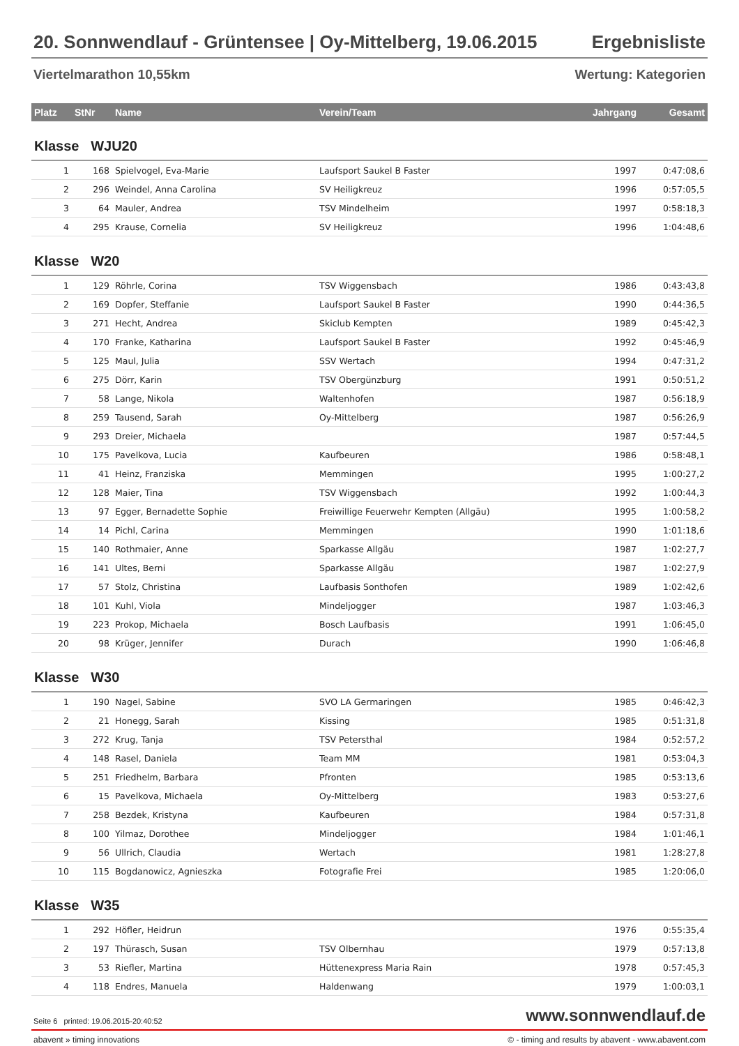20. Sonnwendlauf - Grüntensee | Oy-Mittelberg, 19.06.2015 Ergebnisliste
Viertelmarathon 10,55km Wertung: Kategorien
| Platz | StNr | Name | Verein/Team | Jahrgang | Gesamt |
| --- | --- | --- | --- | --- | --- |
| Klasse WJU20 | | | | | |
| 1 | 168 | Spielvogel, Eva-Marie | Laufsport Saukel B Faster | 1997 | 0:47:08,6 |
| 2 | 296 | Weindel, Anna Carolina | SV Heiligkreuz | 1996 | 0:57:05,5 |
| 3 | 64 | Mauler, Andrea | TSV Mindelheim | 1997 | 0:58:18,3 |
| 4 | 295 | Krause, Cornelia | SV Heiligkreuz | 1996 | 1:04:48,6 |
| Klasse W20 | | | | | |
| 1 | 129 | Röhrle, Corina | TSV Wiggensbach | 1986 | 0:43:43,8 |
| 2 | 169 | Dopfer, Steffanie | Laufsport Saukel B Faster | 1990 | 0:44:36,5 |
| 3 | 271 | Hecht, Andrea | Skiclub Kempten | 1989 | 0:45:42,3 |
| 4 | 170 | Franke, Katharina | Laufsport Saukel B Faster | 1992 | 0:45:46,9 |
| 5 | 125 | Maul, Julia | SSV Wertach | 1994 | 0:47:31,2 |
| 6 | 275 | Dörr, Karin | TSV Obergünzburg | 1991 | 0:50:51,2 |
| 7 | 58 | Lange, Nikola | Waltenhofen | 1987 | 0:56:18,9 |
| 8 | 259 | Tausend, Sarah | Oy-Mittelberg | 1987 | 0:56:26,9 |
| 9 | 293 | Dreier, Michaela | | 1987 | 0:57:44,5 |
| 10 | 175 | Pavelkova, Lucia | Kaufbeuren | 1986 | 0:58:48,1 |
| 11 | 41 | Heinz, Franziska | Memmingen | 1995 | 1:00:27,2 |
| 12 | 128 | Maier, Tina | TSV Wiggensbach | 1992 | 1:00:44,3 |
| 13 | 97 | Egger, Bernadette Sophie | Freiwillige Feuerwehr Kempten (Allgäu) | 1995 | 1:00:58,2 |
| 14 | 14 | Pichl, Carina | Memmingen | 1990 | 1:01:18,6 |
| 15 | 140 | Rothmaier, Anne | Sparkasse Allgäu | 1987 | 1:02:27,7 |
| 16 | 141 | Ultes, Berni | Sparkasse Allgäu | 1987 | 1:02:27,9 |
| 17 | 57 | Stolz, Christina | Laufbasis Sonthofen | 1989 | 1:02:42,6 |
| 18 | 101 | Kuhl, Viola | Mindeljogger | 1987 | 1:03:46,3 |
| 19 | 223 | Prokop, Michaela | Bosch Laufbasis | 1991 | 1:06:45,0 |
| 20 | 98 | Krüger, Jennifer | Durach | 1990 | 1:06:46,8 |
| Klasse W30 | | | | | |
| 1 | 190 | Nagel, Sabine | SVO LA Germaringen | 1985 | 0:46:42,3 |
| 2 | 21 | Honegg, Sarah | Kissing | 1985 | 0:51:31,8 |
| 3 | 272 | Krug, Tanja | TSV Petersthal | 1984 | 0:52:57,2 |
| 4 | 148 | Rasel, Daniela | Team MM | 1981 | 0:53:04,3 |
| 5 | 251 | Friedhelm, Barbara | Pfronten | 1985 | 0:53:13,6 |
| 6 | 15 | Pavelkova, Michaela | Oy-Mittelberg | 1983 | 0:53:27,6 |
| 7 | 258 | Bezdek, Kristyna | Kaufbeuren | 1984 | 0:57:31,8 |
| 8 | 100 | Yilmaz, Dorothee | Mindeljogger | 1984 | 1:01:46,1 |
| 9 | 56 | Ullrich, Claudia | Wertach | 1981 | 1:28:27,8 |
| 10 | 115 | Bogdanowicz, Agnieszka | Fotografie Frei | 1985 | 1:20:06,0 |
| Klasse W35 | | | | | |
| 1 | 292 | Höfler, Heidrun | | 1976 | 0:55:35,4 |
| 2 | 197 | Thürasch, Susan | TSV Olbernhau | 1979 | 0:57:13,8 |
| 3 | 53 | Riefler, Martina | Hüttenexpress Maria Rain | 1978 | 0:57:45,3 |
| 4 | 118 | Endres, Manuela | Haldenwang | 1979 | 1:00:03,1 |
Seite 6 printed: 19.06.2015-20:40:52 www.sonnwendlauf.de
abavent » timing innovations © - timing and results by abavent - www.abavent.com